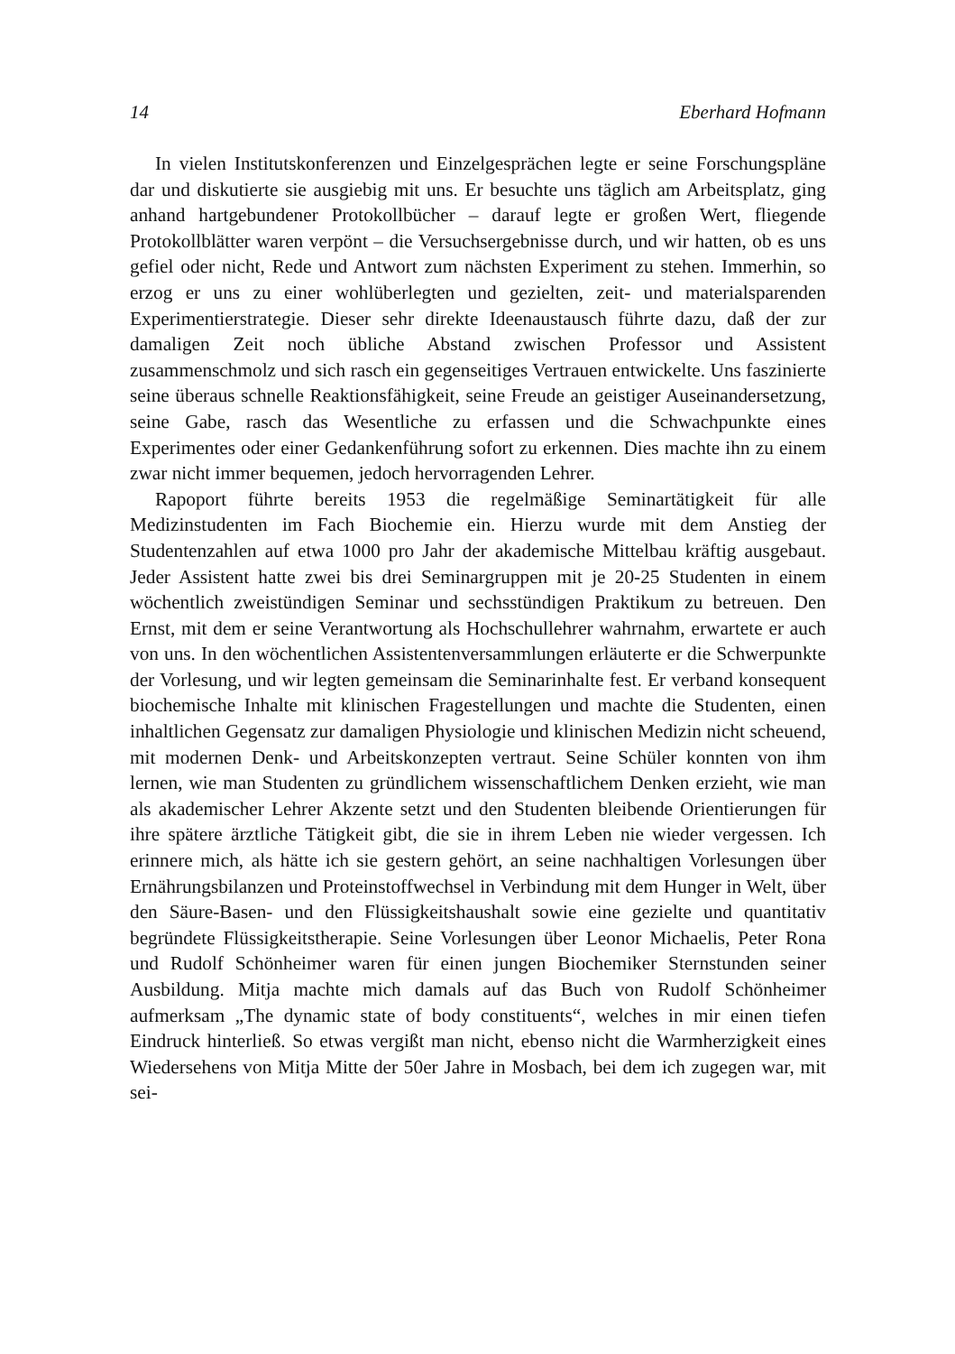14 Eberhard Hofmann
In vielen Institutskonferenzen und Einzelgesprächen legte er seine Forschungspläne dar und diskutierte sie ausgiebig mit uns. Er besuchte uns täglich am Arbeitsplatz, ging anhand hartgebundener Protokollbücher – darauf legte er großen Wert, fliegende Protokollblätter waren verpönt – die Versuchsergebnisse durch, und wir hatten, ob es uns gefiel oder nicht, Rede und Antwort zum nächsten Experiment zu stehen. Immerhin, so erzog er uns zu einer wohlüberlegten und gezielten, zeit- und materialsparenden Experimentierstrategie. Dieser sehr direkte Ideenaustausch führte dazu, daß der zur damaligen Zeit noch übliche Abstand zwischen Professor und Assistent zusammenschmolz und sich rasch ein gegenseitiges Vertrauen entwickelte. Uns faszinierte seine überaus schnelle Reaktionsfähigkeit, seine Freude an geistiger Auseinandersetzung, seine Gabe, rasch das Wesentliche zu erfassen und die Schwachpunkte eines Experimentes oder einer Gedankenführung sofort zu erkennen. Dies machte ihn zu einem zwar nicht immer bequemen, jedoch hervorragenden Lehrer.
Rapoport führte bereits 1953 die regelmäßige Seminartätigkeit für alle Medizinstudenten im Fach Biochemie ein. Hierzu wurde mit dem Anstieg der Studentenzahlen auf etwa 1000 pro Jahr der akademische Mittelbau kräftig ausgebaut. Jeder Assistent hatte zwei bis drei Seminargruppen mit je 20-25 Studenten in einem wöchentlich zweistündigen Seminar und sechsstündigen Praktikum zu betreuen. Den Ernst, mit dem er seine Verantwortung als Hochschullehrer wahrnahm, erwartete er auch von uns. In den wöchentlichen Assistentenversammlungen erläuterte er die Schwerpunkte der Vorlesung, und wir legten gemeinsam die Seminarinhalte fest. Er verband konsequent biochemische Inhalte mit klinischen Fragestellungen und machte die Studenten, einen inhaltlichen Gegensatz zur damaligen Physiologie und klinischen Medizin nicht scheuend, mit modernen Denk- und Arbeitskonzepten vertraut. Seine Schüler konnten von ihm lernen, wie man Studenten zu gründlichem wissenschaftlichem Denken erzieht, wie man als akademischer Lehrer Akzente setzt und den Studenten bleibende Orientierungen für ihre spätere ärztliche Tätigkeit gibt, die sie in ihrem Leben nie wieder vergessen. Ich erinnere mich, als hätte ich sie gestern gehört, an seine nachhaltigen Vorlesungen über Ernährungsbilanzen und Proteinstoffwechsel in Verbindung mit dem Hunger in Welt, über den Säure-Basen- und den Flüssigkeitshaushalt sowie eine gezielte und quantitativ begründete Flüssigkeitstherapie. Seine Vorlesungen über Leonor Michaelis, Peter Rona und Rudolf Schönheimer waren für einen jungen Biochemiker Sternstunden seiner Ausbildung. Mitja machte mich damals auf das Buch von Rudolf Schönheimer aufmerksam „The dynamic state of body constituents“, welches in mir einen tiefen Eindruck hinterließ. So etwas vergißt man nicht, ebenso nicht die Warmherzigkeit eines Wiedersehens von Mitja Mitte der 50er Jahre in Mosbach, bei dem ich zugegen war, mit sei-